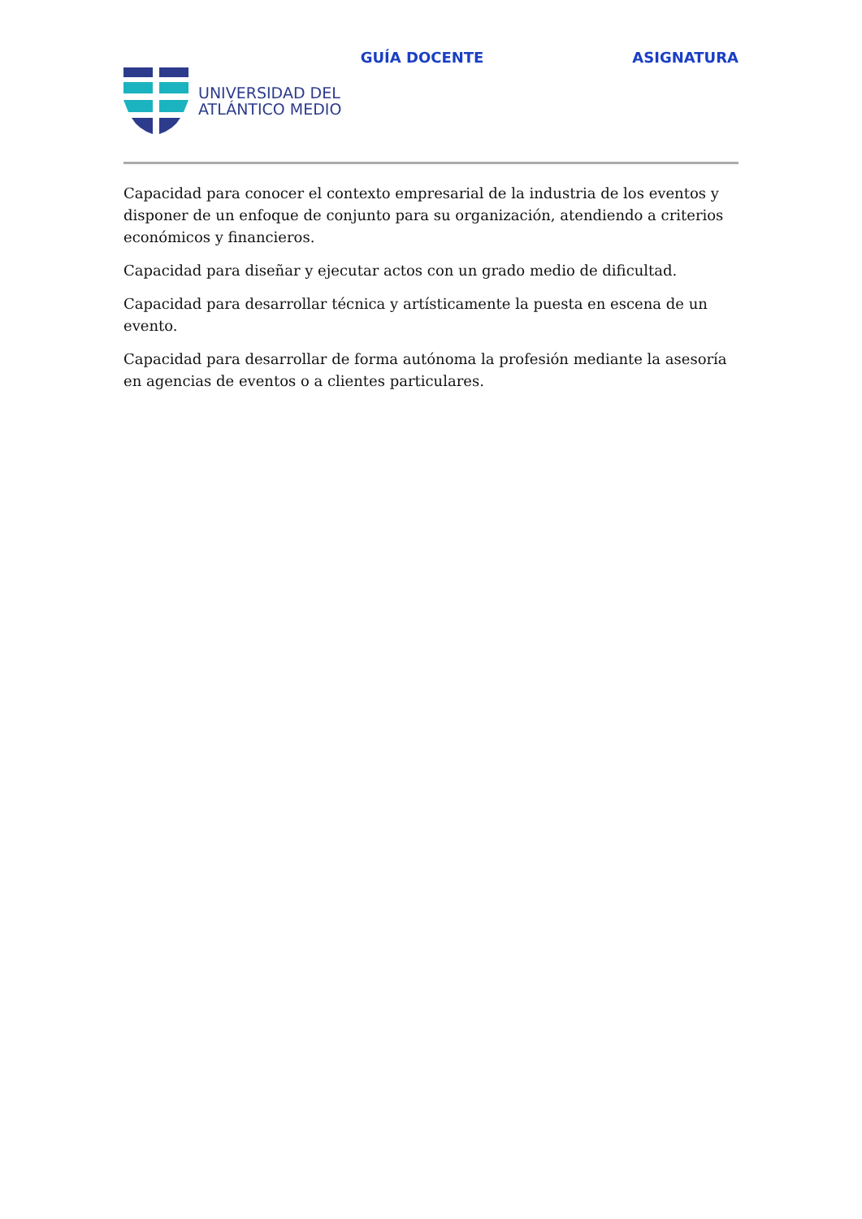GUÍA DOCENTE ASIGNATURA
UNIVERSIDAD DEL
ATLÁNTICO MEDIO
Capacidad para conocer el contexto empresarial de la industria de los eventos y disponer de un enfoque de conjunto para su organización, atendiendo a criterios económicos y financieros.
Capacidad para diseñar y ejecutar actos con un grado medio de dificultad.
Capacidad para desarrollar técnica y artísticamente la puesta en escena de un evento.
Capacidad para desarrollar de forma autónoma la profesión mediante la asesoría en agencias de eventos o a clientes particulares.